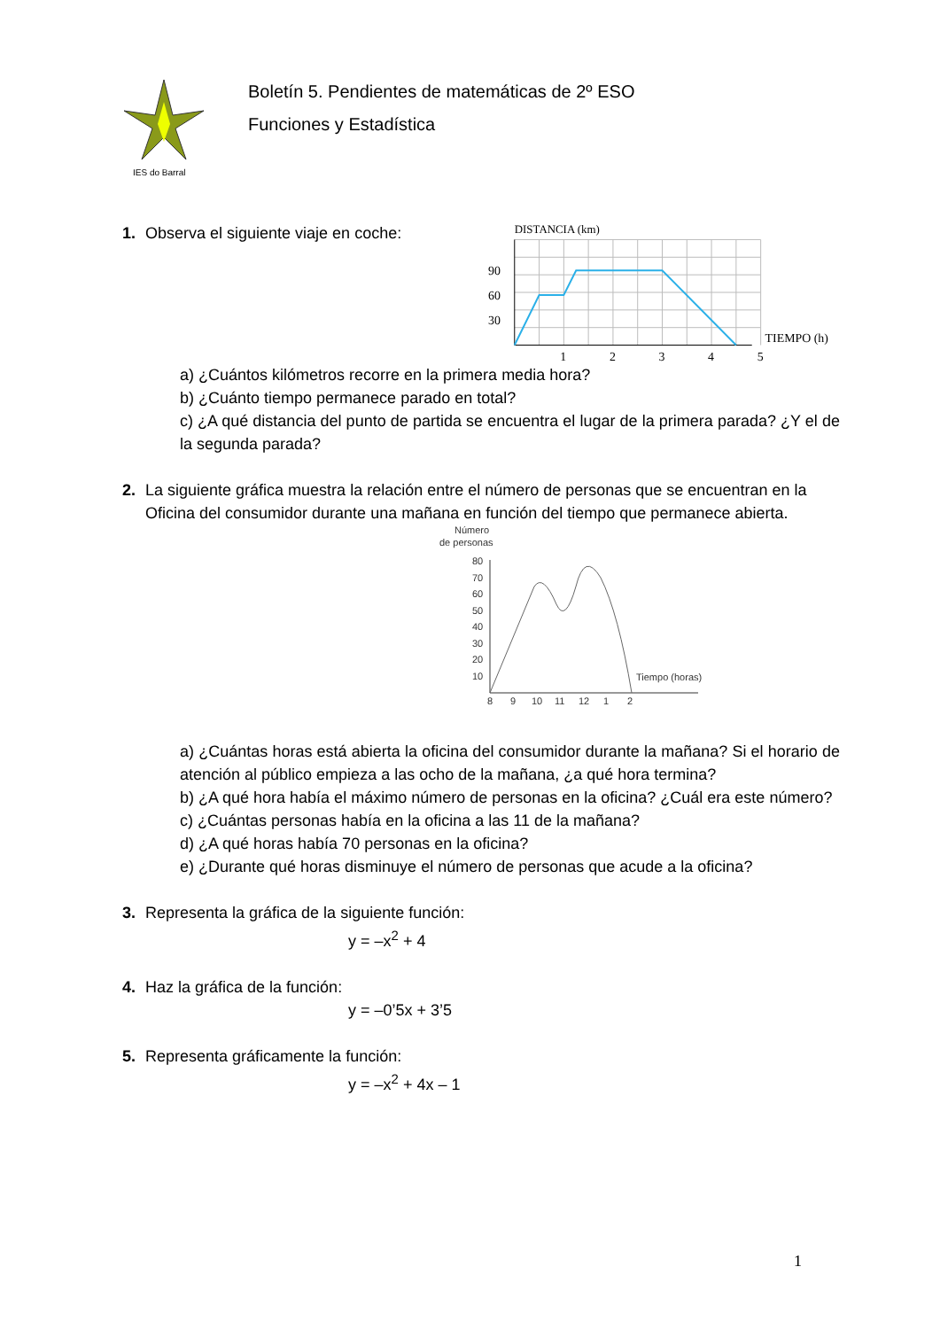IES do Barral
Boletín 5. Pendientes de matemáticas de 2º ESO
Funciones y Estadística
1. Observa el siguiente viaje en coche:
DISTANCIA (km)
90
60
30
1
2
3
4
5
TIEMPO (h)
a) ¿Cuántos kilómetros recorre en la primera media hora?
b) ¿Cuánto tiempo permanece parado en total?
c) ¿A qué distancia del punto de partida se encuentra el lugar de la primera parada? ¿Y el de la segunda parada?
2. La siguiente gráfica muestra la relación entre el número de personas que se encuentran en la Oficina del consumidor durante una mañana en función del tiempo que permanece abierta.
Número
de personas
80
70
60
50
40
30
20
10
Tiempo (horas)
8
9
10
11
12
1
2
a) ¿Cuántas horas está abierta la oficina del consumidor durante la mañana? Si el horario de atención al público empieza a las ocho de la mañana, ¿a qué hora termina?
b) ¿A qué hora había el máximo número de personas en la oficina? ¿Cuál era este número?
c) ¿Cuántas personas había en la oficina a las 11 de la mañana?
d) ¿A qué horas había 70 personas en la oficina?
e) ¿Durante qué horas disminuye el número de personas que acude a la oficina?
3. Representa la gráfica de la siguiente función:
y = –x<sup>2</sup> + 4
4. Haz la gráfica de la función:
y = –0’5x + 3’5
5. Representa gráficamente la función:
y = –x<sup>2</sup> + 4x – 1
1